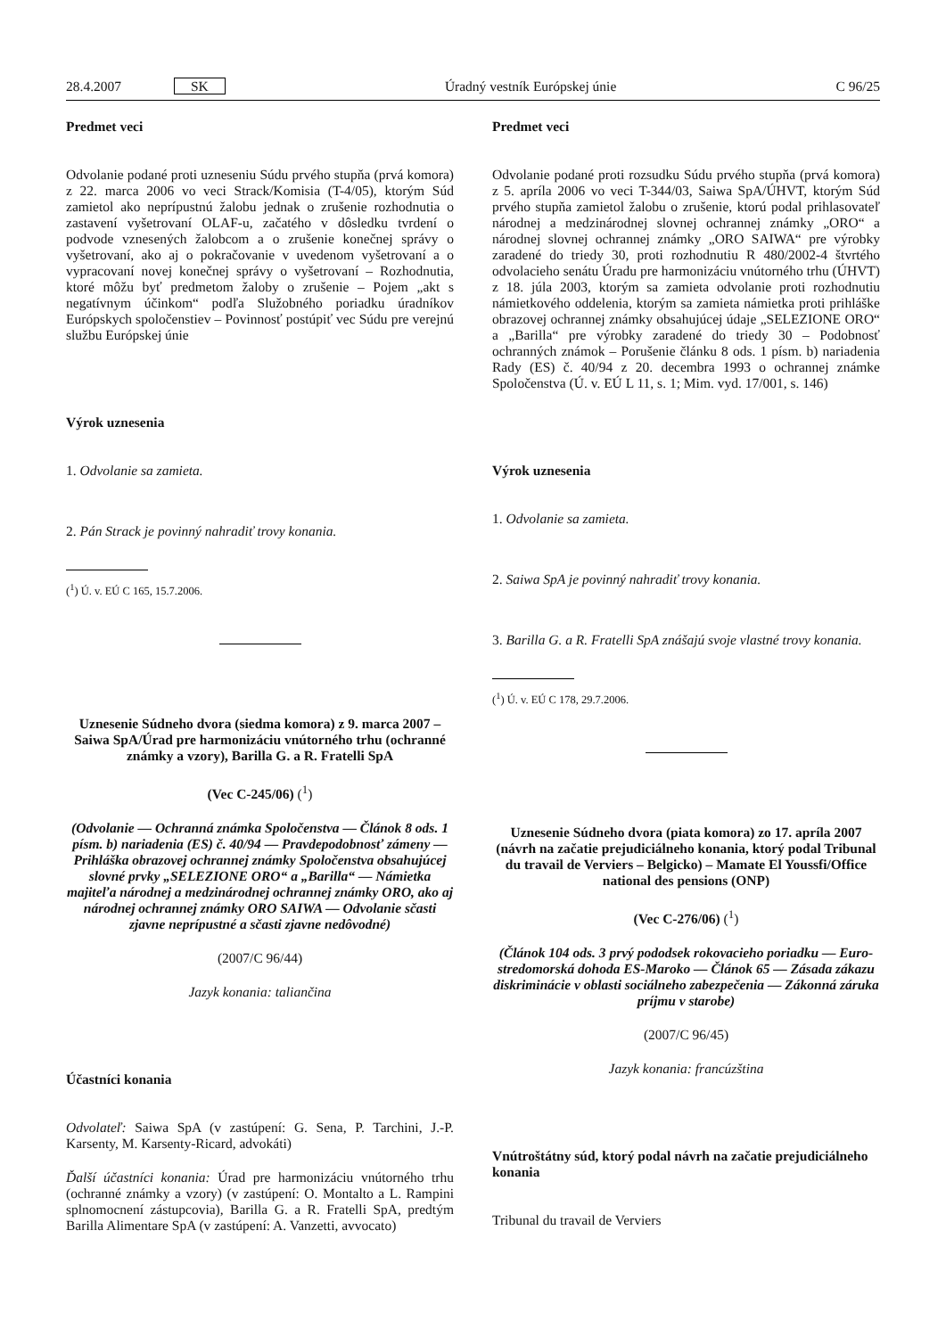28.4.2007 SK Úradný vestník Európskej únie C 96/25
Predmet veci
Odvolanie podané proti uzneseniu Súdu prvého stupňa (prvá komora) z 22. marca 2006 vo veci Strack/Komisia (T-4/05), ktorým Súd zamietol ako neprípustnú žalobu jednak o zrušenie rozhodnutia o zastavení vyšetrovaní OLAF-u, začatého v dôsledku tvrdení o podvode vznesených žalobcom a o zrušenie konečnej správy o vyšetrovaní, ako aj o pokračovanie v uvedenom vyšetrovaní a o vypracovaní novej konečnej správy o vyšetrovaní – Rozhodnutia, ktoré môžu byť predmetom žaloby o zrušenie – Pojem „akt s negatívnym účinkom“ podľa Služobného poriadku úradníkov Európskych spoločenstiev – Povinnosť postúpiť vec Súdu pre verejnú službu Európskej únie
Výrok uznesenia
1. Odvolanie sa zamieta.
2. Pán Strack je povinný nahradiť trovy konania.
(<sup>1</sup>) Ú. v. EÚ C 165, 15.7.2006.
Uznesenie Súdneho dvora (siedma komora) z 9. marca 2007 – Saiwa SpA/Úrad pre harmonizáciu vnútorného trhu (ochranné známky a vzory), Barilla G. a R. Fratelli SpA
(Vec C-245/06) (<sup>1</sup>)
(Odvolanie — Ochranná známka Spoločenstva — Článok 8 ods. 1 písm. b) nariadenia (ES) č. 40/94 — Pravdepodobnosť zámeny — Prihláška obrazovej ochrannej známky Spoločenstva obsahujúcej slovné prvky „SELEZIONE ORO“ a „Barilla“ — Námietka majiteľa národnej a medzinárodnej ochrannej známky ORO, ako aj národnej ochrannej známky ORO SAIWA — Odvolanie sčasti zjavne neprípustné a sčasti zjavne nedôvodné)
(2007/C 96/44)
Jazyk konania: taliančina
Účastníci konania
Odvolateľ: Saiwa SpA (v zastúpení: G. Sena, P. Tarchini, J.-P. Karsenty, M. Karsenty-Ricard, advokáti)
Ďalší účastníci konania: Úrad pre harmonizáciu vnútorného trhu (ochranné známky a vzory) (v zastúpení: O. Montalto a L. Rampini splnomocnení zástupcovia), Barilla G. a R. Fratelli SpA, predtým Barilla Alimentare SpA (v zastúpení: A. Vanzetti, avvocato)
Predmet veci
Odvolanie podané proti rozsudku Súdu prvého stupňa (prvá komora) z 5. apríla 2006 vo veci T-344/03, Saiwa SpA/ÚHVT, ktorým Súd prvého stupňa zamietol žalobu o zrušenie, ktorú podal prihlasovateľ národnej a medzinárodnej slovnej ochrannej známky „ORO“ a národnej slovnej ochrannej známky „ORO SAIWA“ pre výrobky zaradené do triedy 30, proti rozhodnutiu R 480/2002-4 štvrtého odvolacieho senátu Úradu pre harmonizáciu vnútorného trhu (ÚHVT) z 18. júla 2003, ktorým sa zamieta odvolanie proti rozhodnutiu námietkového oddelenia, ktorým sa zamieta námietka proti prihláške obrazovej ochrannej známky obsahujúcej údaje „SELEZIONE ORO“ a „Barilla“ pre výrobky zaradené do triedy 30 – Podobnosť ochranných známok – Porušenie článku 8 ods. 1 písm. b) nariadenia Rady (ES) č. 40/94 z 20. decembra 1993 o ochrannej známke Spoločenstva (Ú. v. EÚ L 11, s. 1; Mim. vyd. 17/001, s. 146)
Výrok uznesenia
1. Odvolanie sa zamieta.
2. Saiwa SpA je povinný nahradiť trovy konania.
3. Barilla G. a R. Fratelli SpA znášajú svoje vlastné trovy konania.
(<sup>1</sup>) Ú. v. EÚ C 178, 29.7.2006.
Uznesenie Súdneho dvora (piata komora) zo 17. apríla 2007 (návrh na začatie prejudiciálneho konania, ktorý podal Tribunal du travail de Verviers – Belgicko) – Mamate El Youssfi/Office national des pensions (ONP)
(Vec C-276/06) (<sup>1</sup>)
(Článok 104 ods. 3 prvý pododsek rokovacieho poriadku — Euro-stredomorská dohoda ES-Maroko — Článok 65 — Zásada zákazu diskriminácie v oblasti sociálneho zabezpečenia — Zákonná záruka príjmu v starobe)
(2007/C 96/45)
Jazyk konania: francúzština
Vnútroštátny súd, ktorý podal návrh na začatie prejudiciálneho konania
Tribunal du travail de Verviers